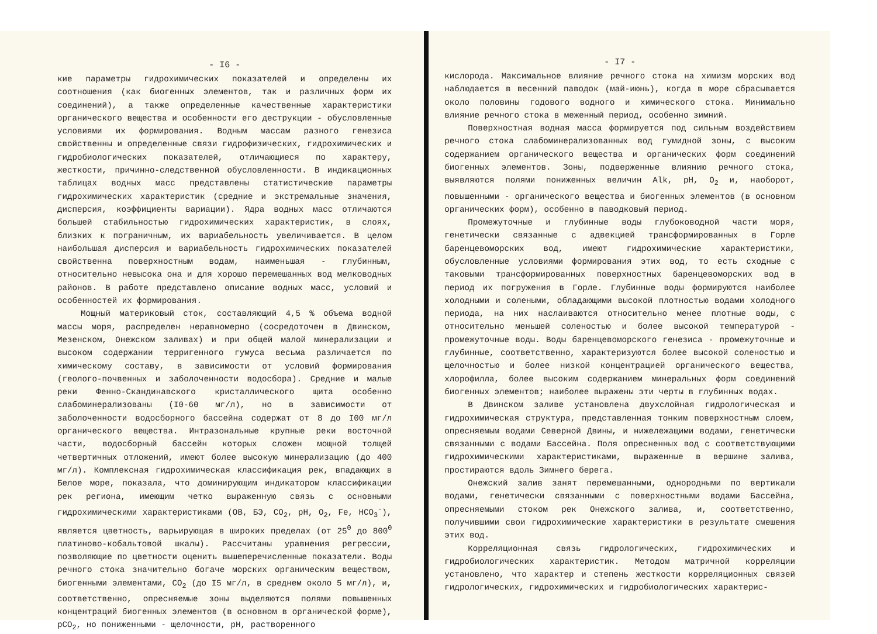- I6 -
кие параметры гидрохимических показателей и определены их соотношения (как биогенных элементов, так и различных форм их соединений), а также определенные качественные характеристики органического вещества и особенности его деструкции - обусловленные условиями их формирования. Водным массам разного генезиса свойственны и определенные связи гидрофизических, гидрохимических и гидробиологических показателей, отличающиеся по характеру, жесткости, причинно-следственной обусловленности. В индикационных таблицах водных масс представлены статистические параметры гидрохимических характеристик (средние и экстремальные значения, дисперсия, коэффициенты вариации). Ядра водных масс отличаются большей стабильностью гидрохимических характеристик, в слоях, близких к пограничным, их вариабельность увеличивается. В целом наибольшая дисперсия и вариабельность гидрохимических показателей свойственна поверхностным водам, наименьшая - глубинным, относительно невысока она и для хорошо перемешанных вод мелководных районов. В работе представлено описание водных масс, условий и особенностей их формирования.
Мощный материковый сток, составляющий 4,5 % объема водной массы моря, распределен неравномерно (сосредоточен в Двинском, Мезенском, Онежском заливах) и при общей малой минерализации и высоком содержании терригенного гумуса весьма различается по химическому составу, в зависимости от условий формирования (геолого-почвенных и заболоченности водосбора). Средние и малые реки Фенно-Скандинавского кристаллического щита особенно слабоминерализованы (I0-60 мг/л), но в зависимости от заболоченности водосборного бассейна содержат от 8 до I00 мг/л органического вещества. Интразональные крупные реки восточной части, водосборный бассейн которых сложен мощной толщей четвертичных отложений, имеют более высокую минерализацию (до 400 мг/л). Комплексная гидрохимическая классификация рек, впадающих в Белое море, показала, что доминирующим индикатором классификации рек региона, имеющим четко выраженную связь с основными гидрохимическими характеристиками (ОВ, БЭ, CO<sub>2</sub>, pH, O<sub>2</sub>, Fe, HCO<sub>3</sub><sup>-</sup>), является цветность, варьирующая в широких пределах (от 25<sup>0</sup> до 800<sup>0</sup> платиново-кобальтовой шкалы). Рассчитаны уравнения регрессии, позволяющие по цветности оценить вышеперечисленные показатели. Воды речного стока значительно богаче морских органическим веществом, биогенными элементами, CO<sub>2</sub> (до I5 мг/л, в среднем около 5 мг/л), и, соответственно, опресняемые зоны выделяются полями повышенных концентраций биогенных элементов (в основном в органической форме), pCO<sub>2</sub>, но пониженными - щелочности, pH, растворенного
- I7 -
кислорода. Максимальное влияние речного стока на химизм морских вод наблюдается в весенний паводок (май-июнь), когда в море сбрасывается около половины годового водного и химического стока. Минимально влияние речного стока в меженный период, особенно зимний.
Поверхностная водная масса формируется под сильным воздействием речного стока слабоминерализованных вод гумидной зоны, с высоким содержанием органического вещества и органических форм соединений биогенных элементов. Зоны, подверженные влиянию речного стока, выявляются полями пониженных величин Alk, pH, O<sub>2</sub> и, наоборот, повышенными - органического вещества и биогенных элементов (в основном органических форм), особенно в паводковый период.
Промежуточные и глубинные воды глубоководной части моря, генетически связанные с адвекцией трансформированных в Горле баренцевоморских вод, имеют гидрохимические характеристики, обусловленные условиями формирования этих вод, то есть сходные с таковыми трансформированных поверхностных баренцевоморских вод в период их погружения в Горле. Глубинные воды формируются наиболее холодными и солеными, обладающими высокой плотностью водами холодного периода, на них наслаиваются относительно менее плотные воды, с относительно меньшей соленостью и более высокой температурой - промежуточные воды. Воды баренцевоморского генезиса - промежуточные и глубинные, соответственно, характеризуются более высокой соленостью и щелочностью и более низкой концентрацией органического вещества, хлорофилла, более высоким содержанием минеральных форм соединений биогенных элементов; наиболее выражены эти черты в глубинных водах.
В Двинском заливе установлена двухслойная гидрологическая и гидрохимическая структура, представленная тонким поверхностным слоем, опресняемым водами Северной Двины, и нижележащими водами, генетически связанными с водами Бассейна. Поля опресненных вод с соответствующими гидрохимическими характеристиками, выраженные в вершине залива, простираются вдоль Зимнего берега.
Онежский залив занят перемешанными, однородными по вертикали водами, генетически связанными с поверхностными водами Бассейна, опресняемыми стоком рек Онежского залива, и, соответственно, получившими свои гидрохимические характеристики в результате смешения этих вод.
Корреляционная связь гидрологических, гидрохимических и гидробиологических характеристик. Методом матричной корреляции установлено, что характер и степень жесткости корреляционных связей гидрологических, гидрохимических и гидробиологических характерис-